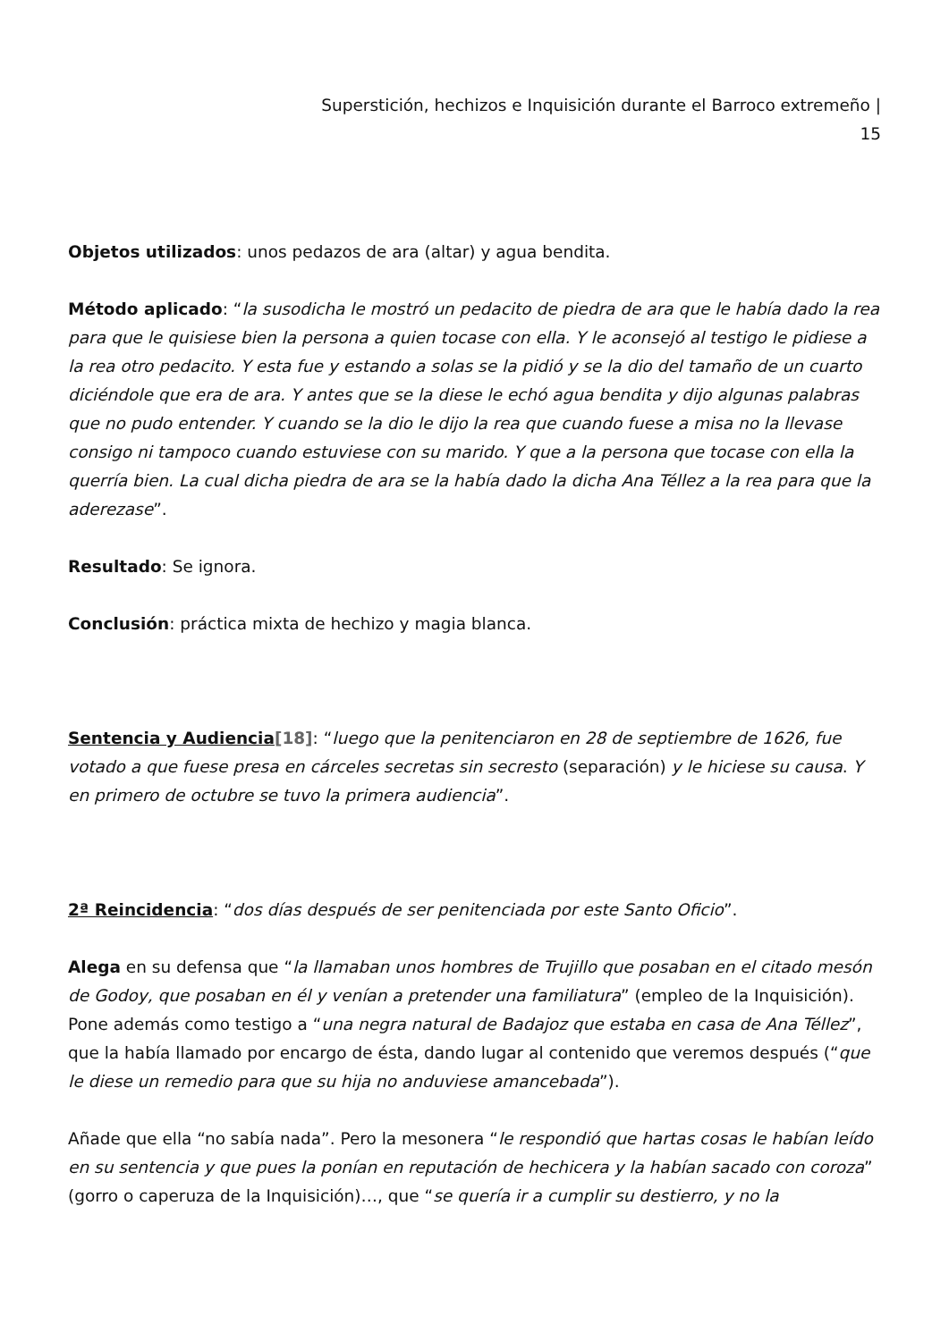Superstición, hechizos e Inquisición durante el Barroco extremeño |
15
Objetos utilizados: unos pedazos de ara (altar) y agua bendita.
Método aplicado: “la susodicha le mostró un pedacito de piedra de ara que le había dado la rea para que le quisiese bien la persona a quien tocase con ella. Y le aconsejó al testigo le pidiese a la rea otro pedacito. Y esta fue y estando a solas se la pidió y se la dio del tamaño de un cuarto diciéndole que era de ara. Y antes que se la diese le echó agua bendita y dijo algunas palabras que no pudo entender. Y cuando se la dio le dijo la rea que cuando fuese a misa no la llevase consigo ni tampoco cuando estuviese con su marido. Y que a la persona que tocase con ella la querría bien. La cual dicha piedra de ara se la había dado la dicha Ana Téllez a la rea para que la aderezase”.
Resultado: Se ignora.
Conclusión: práctica mixta de hechizo y magia blanca.
Sentencia y Audiencia[18]: “luego que la penitenciaron en 28 de septiembre de 1626, fue votado a que fuese presa en cárceles secretas sin secresto (separación) y le hiciese su causa. Y en primero de octubre se tuvo la primera audiencia”.
2ª Reincidencia: “dos días después de ser penitenciada por este Santo Oficio”.
Alega en su defensa que “la llamaban unos hombres de Trujillo que posaban en el citado mesón de Godoy, que posaban en él y venían a pretender una familiatura” (empleo de la Inquisición). Pone además como testigo a “una negra natural de Badajoz que estaba en casa de Ana Téllez”, que la había llamado por encargo de ésta, dando lugar al contenido que veremos después (“que le diese un remedio para que su hija no anduviese amancebada”).
Añade que ella “no sabía nada”. Pero la mesonera “le respondió que hartas cosas le habían leído en su sentencia y que pues la ponían en reputación de hechicera y la habían sacado con coroza” (gorro o caperuza de la Inquisición)…, que “se quería ir a cumplir su destierro, y no la